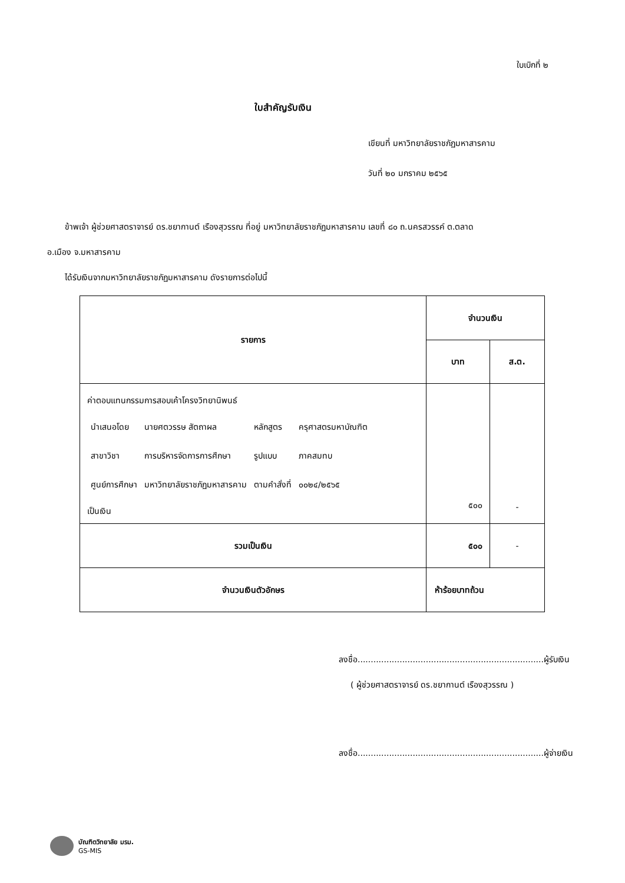ใบเบิกที่ ๒
ใบสำคัญรับเงิน
เขียนที่ มหาวิทยาลัยราชภัฏมหาสารคาม
วันที่ ๒๐ มกราคม ๒๕๖๕
ข้าพเจ้า ผู้ช่วยศาสตราจารย์ ดร.ชยากานต์ เรืองสุวรรณ ที่อยู่ มหาวิทยาลัยราชภัฏมหาสารคาม เลขที่ ๘๐ ถ.นครสวรรค์ ต.ตลาด
อ.เมือง จ.มหาสารคาม
ได้รับเงินจากมหาวิทยาลัยราชภัฏมหาสารคาม ดังรายการต่อไปนี้
| รายการ | จำนวนเงิน | |
| --- | --- | --- |
| | บาท | ส.ต. |
| ค่าตอบแทนกรรมการสอบเค้าโครงวิทยานิพนธ์ / นำเสนอโดย / นายศตวรรษ สัตถาผล / หลักสูตร / ครุศาสตรมหาบัณฑิต / / สาขาวิชา / การบริหารจัดการการศึกษา / รูปแบบ / ภาคสมทบ / / ศูนย์การศึกษา / มหาวิทยาลัยราชภัฏมหาสารคาม / ตามคำสั่งที่ / ๐๐๒๔/๒๕๖๕ / เป็นเงิน | ๕๐๐ | - |
| รวมเป็นเงิน | ๕๐๐ | - |
| จำนวนเงินตัวอักษร | ห้าร้อยบาทถ้วน | |
ลงชื่อ.......................................................................ผู้รับเงิน
( ผู้ช่วยศาสตราจารย์ ดร.ชยากานต์ เรืองสุวรรณ )
ลงชื่อ.......................................................................ผู้จ่ายเงิน
บัณฑิตวิทยาลัย มรม.
GS-MIS